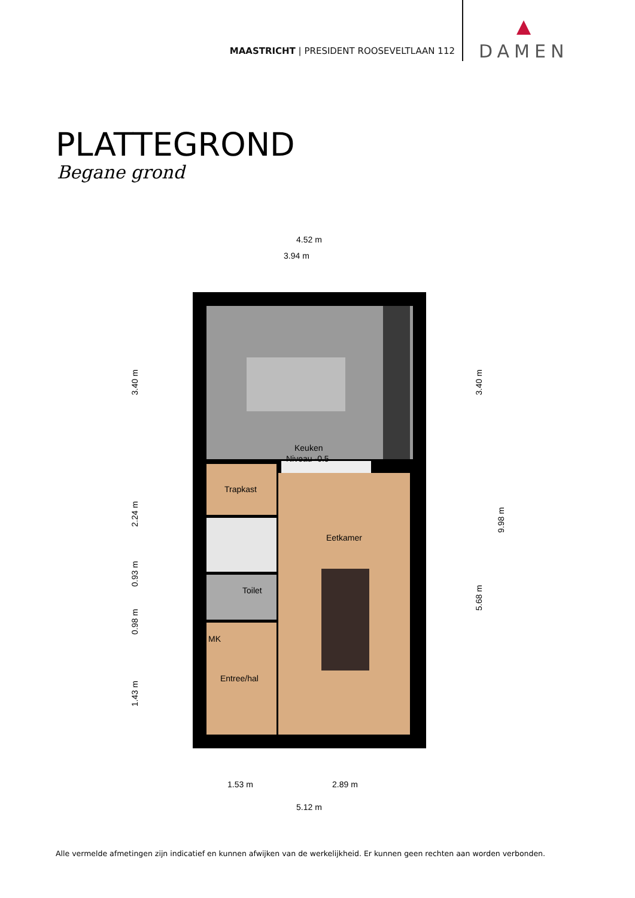MAASTRICHT | PRESIDENT ROOSEVELTLAAN 112
DAMEN
PLATTEGROND
Begane grond
Keuken
Niveau -0.5
Trapkast
Eetkamer
Toilet
MK
Entree/hal
4.52 m
3.94 m
3.40 m
2.24 m
0.93 m
0.98 m
1.43 m
3.40 m
9.98 m
5.68 m
1.53 m
2.89 m
5.12 m
Alle vermelde afmetingen zijn indicatief en kunnen afwijken van de werkelijkheid. Er kunnen geen rechten aan worden verbonden.